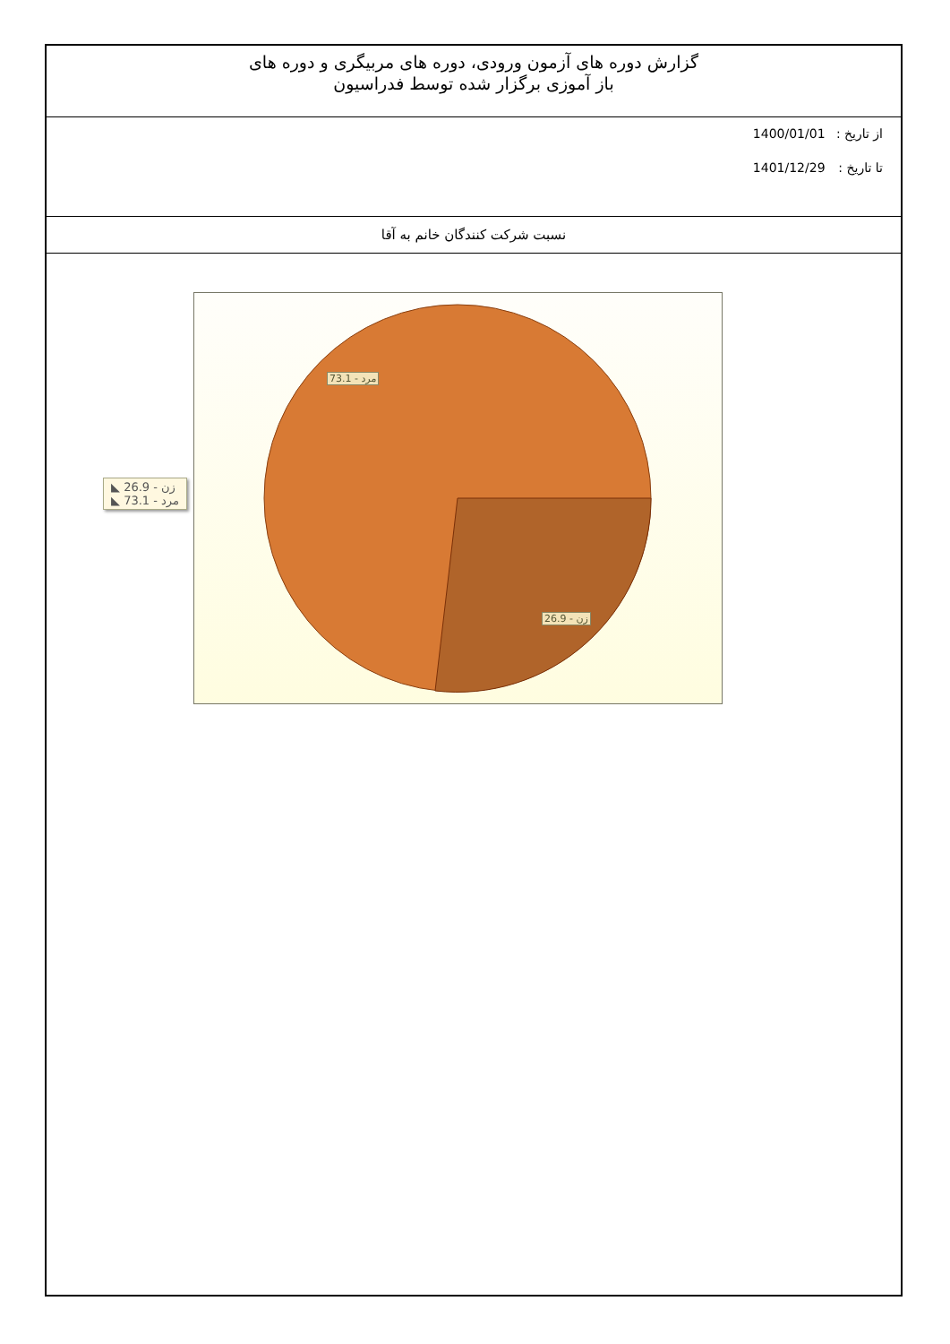گزارش دوره های آزمون ورودی، دوره های مربیگری و دوره های
باز آموزی برگزار شده توسط فدراسیون
از تاریخ : 1400/01/01
تا تاریخ : 1401/12/29
نسبت شرکت کنندگان خانم به آقا
◣ 26.9 - زن
◣ 73.1 - مرد
73.1 - مرد
26.9 - زن